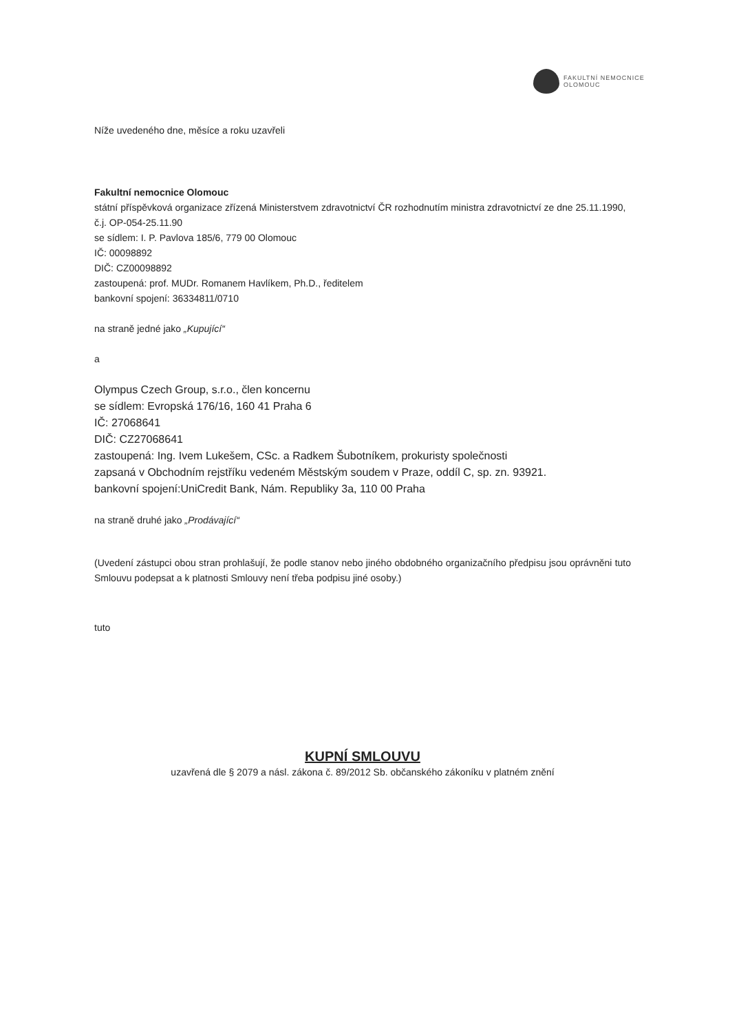FAKULTNÍ NEMOCNICE
OLOMOUC
Níže uvedeného dne, měsíce a roku uzavřeli
Fakultní nemocnice Olomouc
státní příspěvková organizace zřízená Ministerstvem zdravotnictví ČR rozhodnutím ministra zdravotnictví ze dne 25.11.1990, č.j. OP-054-25.11.90
se sídlem: I. P. Pavlova 185/6, 779 00 Olomouc
IČ: 00098892
DIČ: CZ00098892
zastoupená: prof. MUDr. Romanem Havlíkem, Ph.D., ředitelem
bankovní spojení: 36334811/0710
na straně jedné jako „Kupující“
a
Olympus Czech Group, s.r.o., člen koncernu
se sídlem: Evropská 176/16, 160 41 Praha 6
IČ: 27068641
DIČ: CZ27068641
zastoupená: Ing. Ivem Lukešem, CSc. a Radkem Šubotníkem, prokuristy společnosti
zapsaná v Obchodním rejstříku vedeném Městským soudem v Praze, oddíl C, sp. zn. 93921.
bankovní spojení:UniCredit Bank, Nám. Republiky 3a, 110 00 Praha
na straně druhé jako „Prodávající“
(Uvedení zástupci obou stran prohlašují, že podle stanov nebo jiného obdobného organizačního předpisu jsou oprávněni tuto Smlouvu podepsat a k platnosti Smlouvy není třeba podpisu jiné osoby.)
tuto
KUPNÍ SMLOUVU
uzavřená dle § 2079 a násl. zákona č. 89/2012 Sb. občanského zákoníku v platném znění